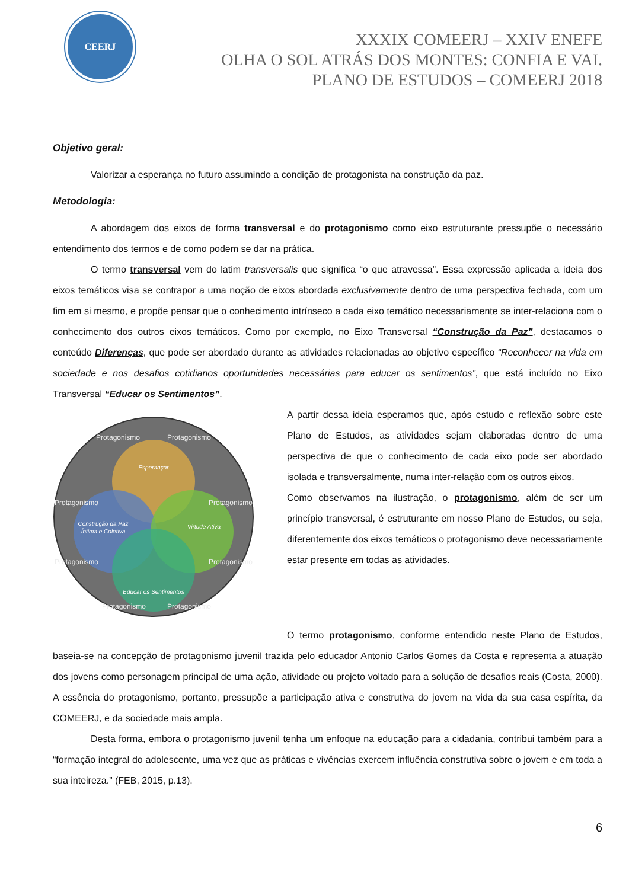CEERJ
XXXIX COMEERJ – XXIV ENEFE
OLHA O SOL ATRÁS DOS MONTES: CONFIA E VAI.
PLANO DE ESTUDOS – COMEERJ 2018
Objetivo geral:
Valorizar a esperança no futuro assumindo a condição de protagonista na construção da paz.
Metodologia:
A abordagem dos eixos de forma transversal e do protagonismo como eixo estruturante pressupõe o necessário entendimento dos termos e de como podem se dar na prática.
O termo transversal vem do latim transversalis que significa “o que atravessa”. Essa expressão aplicada a ideia dos eixos temáticos visa se contrapor a uma noção de eixos abordada exclusivamente dentro de uma perspectiva fechada, com um fim em si mesmo, e propõe pensar que o conhecimento intrínseco a cada eixo temático necessariamente se inter-relaciona com o conhecimento dos outros eixos temáticos. Como por exemplo, no Eixo Transversal “Construção da Paz”, destacamos o conteúdo Diferenças, que pode ser abordado durante as atividades relacionadas ao objetivo específico “Reconhecer na vida em sociedade e nos desafios cotidianos oportunidades necessárias para educar os sentimentos”, que está incluído no Eixo Transversal “Educar os Sentimentos”.
Esperançar
Construção da Paz
Íntima e Coletiva
Virtude Ativa
Educar os Sentimentos
Protagonismo
Protagonismo
Protagonismo
Protagonismo
Protagonismo
Protagonismo
Protagonismo
Protagonismo
A partir dessa ideia esperamos que, após estudo e reflexão sobre este Plano de Estudos, as atividades sejam elaboradas dentro de uma perspectiva de que o conhecimento de cada eixo pode ser abordado isolada e transversalmente, numa inter-relação com os outros eixos.
Como observamos na ilustração, o protagonismo, além de ser um princípio transversal, é estruturante em nosso Plano de Estudos, ou seja, diferentemente dos eixos temáticos o protagonismo deve necessariamente estar presente em todas as atividades.
O termo protagonismo, conforme entendido neste Plano de Estudos, baseia-se na concepção de protagonismo juvenil trazida pelo educador Antonio Carlos Gomes da Costa e representa a atuação dos jovens como personagem principal de uma ação, atividade ou projeto voltado para a solução de desafios reais (Costa, 2000). A essência do protagonismo, portanto, pressupõe a participação ativa e construtiva do jovem na vida da sua casa espírita, da COMEERJ, e da sociedade mais ampla.
Desta forma, embora o protagonismo juvenil tenha um enfoque na educação para a cidadania, contribui também para a “formação integral do adolescente, uma vez que as práticas e vivências exercem influência construtiva sobre o jovem e em toda a sua inteireza.” (FEB, 2015, p.13).
6